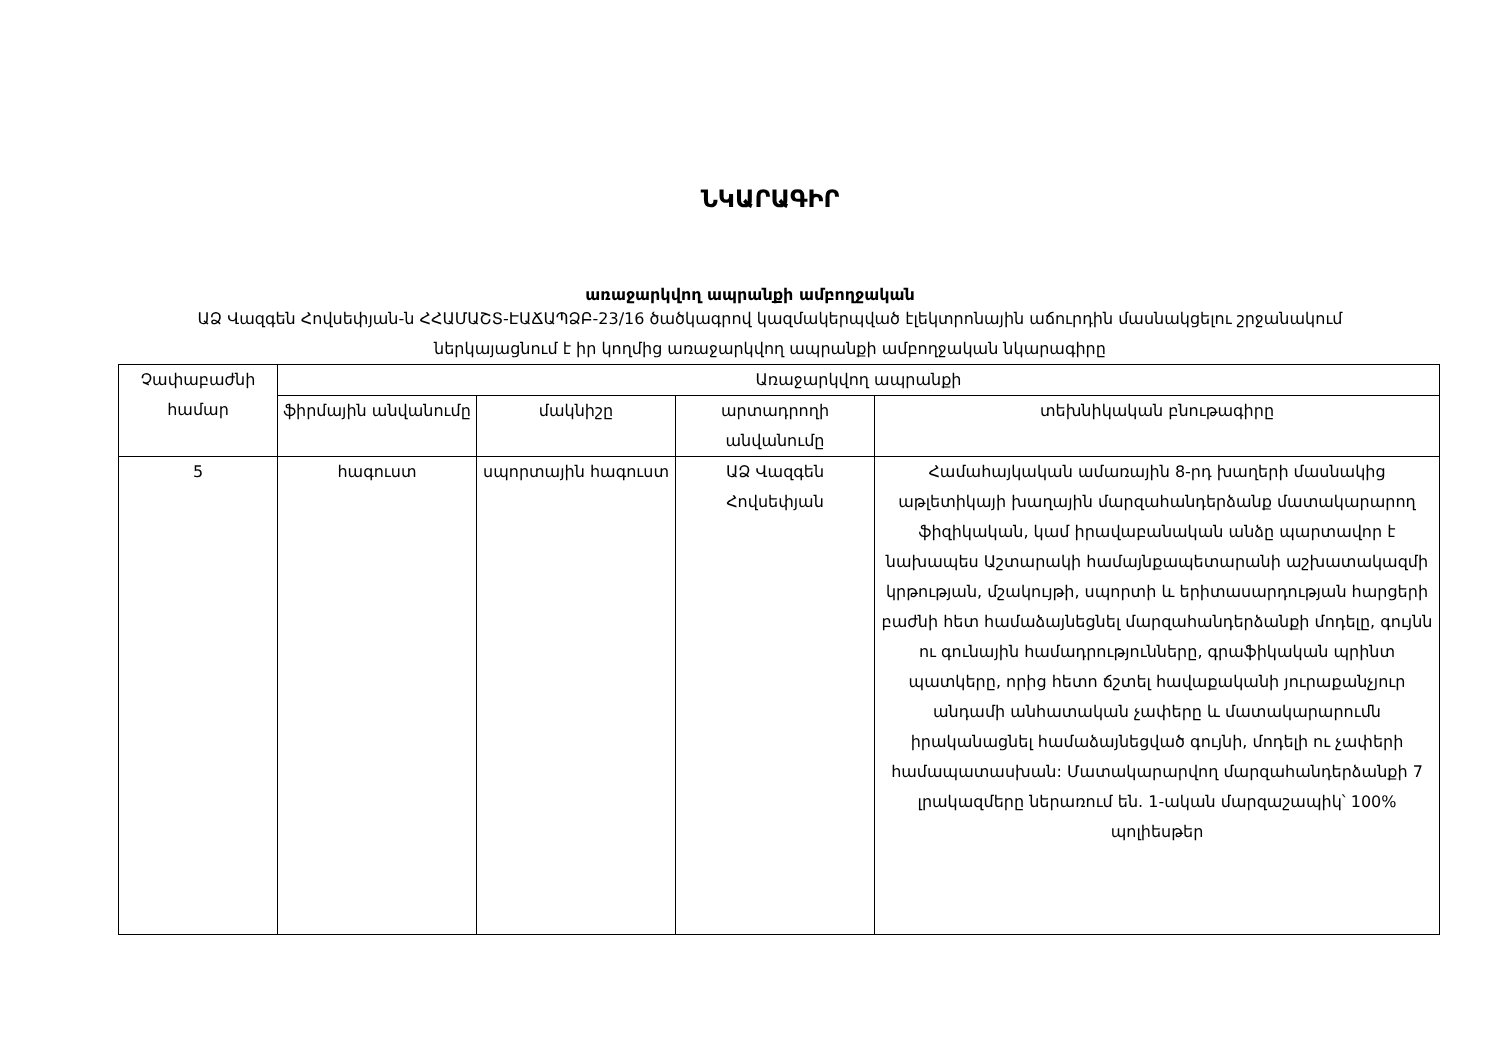ՆԿԱՐԱԳԻՐ
առաջարկվող ապրանքի ամբողջական
ԱՁ Վազգեն Հովսեփյան-ն ՀՀԱՄԱՇՏ-ԷԱՃԱՊՁԲ-23/16 ծածկագրով կազմակերպված էլեկտրոնային աճուրդին մասնակցելու շրջանակում ներկայացնում է իր կողմից առաջարկվող ապրանքի ամբողջական նկարագիրը
| Չափաբաժնի համար | Առաջարկվող ապրանքի | | | |
| | ֆիրմային անվանումը | մակնիշը | արտադրողի անվանումը | տեխնիկական բնութագիրը |
| 5 | հագուստ | սպորտային հագուստ | ԱՁ Վազգեն Հովսեփյան | Համահայկական ամառային 8-րդ խաղերի մասնակից աթլետիկայի խաղային մարզահանդերձանք մատակարարող ֆիզիկական, կամ իրավաբանական անձը պարտավոր է նախապես Աշտարակի համայնքապետարանի աշխատակազմի կրթության, մշակույթի, սպորտի և երիտասարդության հարցերի բաժնի հետ համաձայնեցնել մարզահանդերձանքի մոդելը, գույնն ու գունային համադրությունները, գրաֆիկական պրինտ պատկերը, որից հետո ճշտել հավաքականի յուրաքանչյուր անդամի անհատական չափերը և մատակարարումն իրականացնել համաձայնեցված գույնի, մոդելի ու չափերի համապատասխան: Մատակարարվող մարզահանդերձանքի 7 լրակազմերը ներառում են. 1-ական մարզաշապիկ՝ 100% պոլիեսթեր |